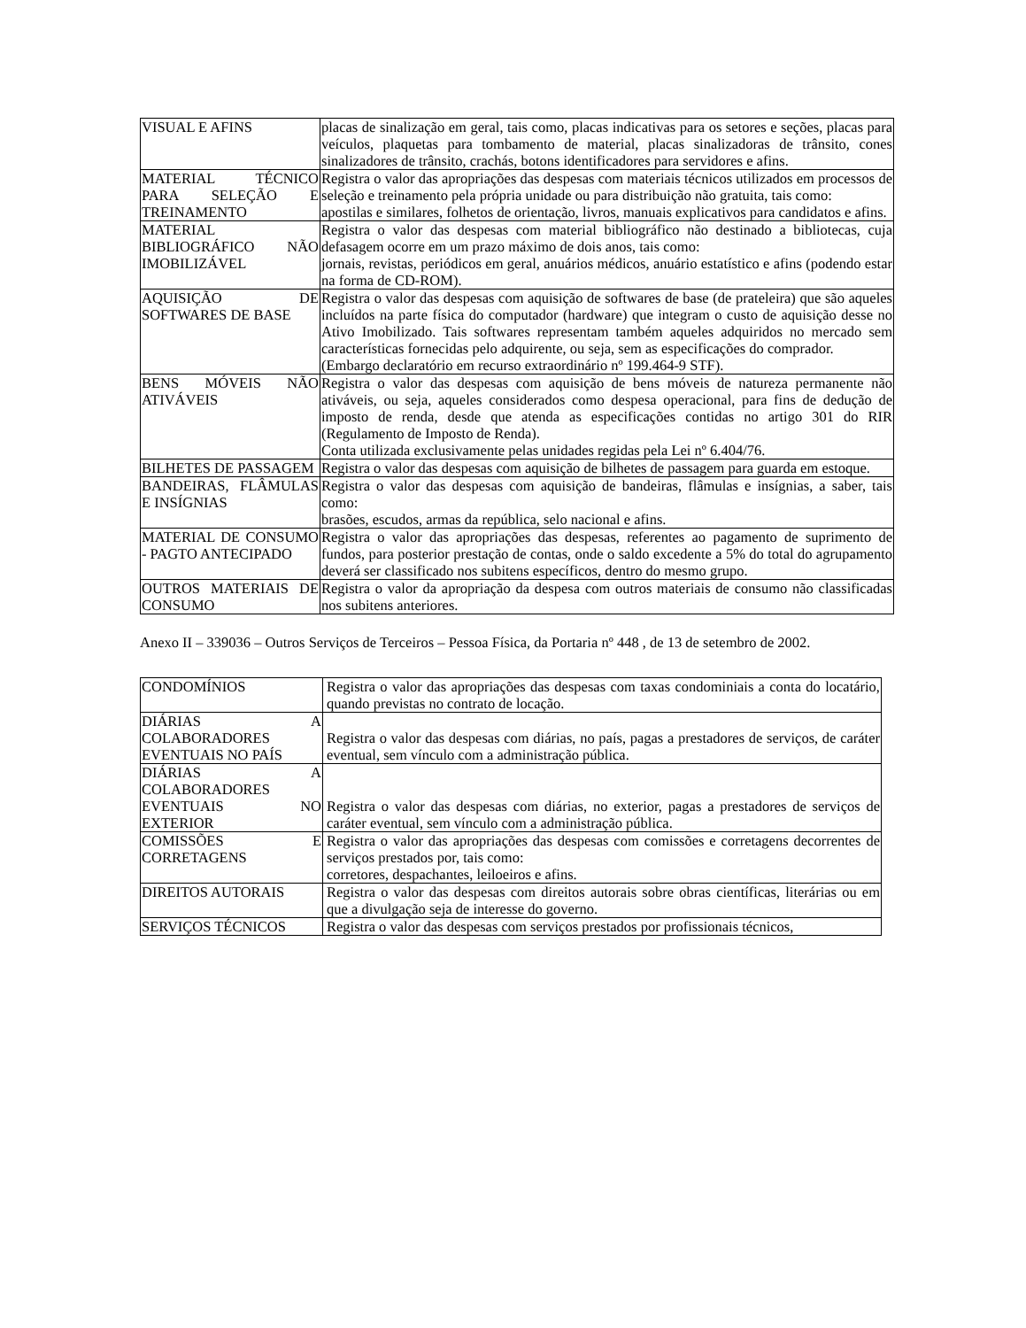| VISUAL E AFINS | placas de sinalização em geral, tais como, placas indicativas para os setores e seções, placas para veículos, plaquetas para tombamento de material, placas sinalizadoras de trânsito, cones sinalizadores de trânsito, crachás, botons identificadores para servidores e afins. |
| MATERIAL TÉCNICO PARA SELEÇÃO E TREINAMENTO | Registra o valor das apropriações das despesas com materiais técnicos utilizados em processos de seleção e treinamento pela própria unidade ou para distribuição não gratuita, tais como: apostilas e similares, folhetos de orientação, livros, manuais explicativos para candidatos e afins. |
| MATERIAL BIBLIOGRÁFICO NÃO IMOBILIZÁVEL | Registra o valor das despesas com material bibliográfico não destinado a bibliotecas, cuja defasagem ocorre em um prazo máximo de dois anos, tais como: jornais, revistas, periódicos em geral, anuários médicos, anuário estatístico e afins (podendo estar na forma de CD-ROM). |
| AQUISIÇÃO DE SOFTWARES DE BASE | Registra o valor das despesas com aquisição de softwares de base (de prateleira) que são aqueles incluídos na parte física do computador (hardware) que integram o custo de aquisição desse no Ativo Imobilizado. Tais softwares representam também aqueles adquiridos no mercado sem características fornecidas pelo adquirente, ou seja, sem as especificações do comprador. (Embargo declaratório em recurso extraordinário nº 199.464-9 STF). |
| BENS MÓVEIS NÃO ATIVÁVEIS | Registra o valor das despesas com aquisição de bens móveis de natureza permanente não ativáveis, ou seja, aqueles considerados como despesa operacional, para fins de dedução de imposto de renda, desde que atenda as especificações contidas no artigo 301 do RIR (Regulamento de Imposto de Renda). Conta utilizada exclusivamente pelas unidades regidas pela Lei nº 6.404/76. |
| BILHETES DE PASSAGEM | Registra o valor das despesas com aquisição de bilhetes de passagem para guarda em estoque. |
| BANDEIRAS, FLÂMULAS E INSÍGNIAS | Registra o valor das despesas com aquisição de bandeiras, flâmulas e insígnias, a saber, tais como: brasões, escudos, armas da república, selo nacional e afins. |
| MATERIAL DE CONSUMO - PAGTO ANTECIPADO | Registra o valor das apropriações das despesas, referentes ao pagamento de suprimento de fundos, para posterior prestação de contas, onde o saldo excedente a 5% do total do agrupamento deverá ser classificado nos subitens específicos, dentro do mesmo grupo. |
| OUTROS MATERIAIS DE CONSUMO | Registra o valor da apropriação da despesa com outros materiais de consumo não classificadas nos subitens anteriores. |
Anexo II – 339036 – Outros Serviços de Terceiros – Pessoa Física, da Portaria nº 448 , de 13 de setembro de 2002.
| CONDOMÍNIOS | Registra o valor das apropriações das despesas com taxas condominiais a conta do locatário, quando previstas no contrato de locação. |
| DIÁRIAS A COLABORADORES EVENTUAIS NO PAÍS | Registra o valor das despesas com diárias, no país, pagas a prestadores de serviços, de caráter eventual, sem vínculo com a administração pública. |
| DIÁRIAS A COLABORADORES EVENTUAIS NO EXTERIOR | Registra o valor das despesas com diárias, no exterior, pagas a prestadores de serviços de caráter eventual, sem vínculo com a administração pública. |
| COMISSÕES E CORRETAGENS | Registra o valor das apropriações das despesas com comissões e corretagens decorrentes de serviços prestados por, tais como: corretores, despachantes, leiloeiros e afins. |
| DIREITOS AUTORAIS | Registra o valor das despesas com direitos autorais sobre obras científicas, literárias ou em que a divulgação seja de interesse do governo. |
| SERVIÇOS TÉCNICOS | Registra o valor das despesas com serviços prestados por profissionais técnicos, |